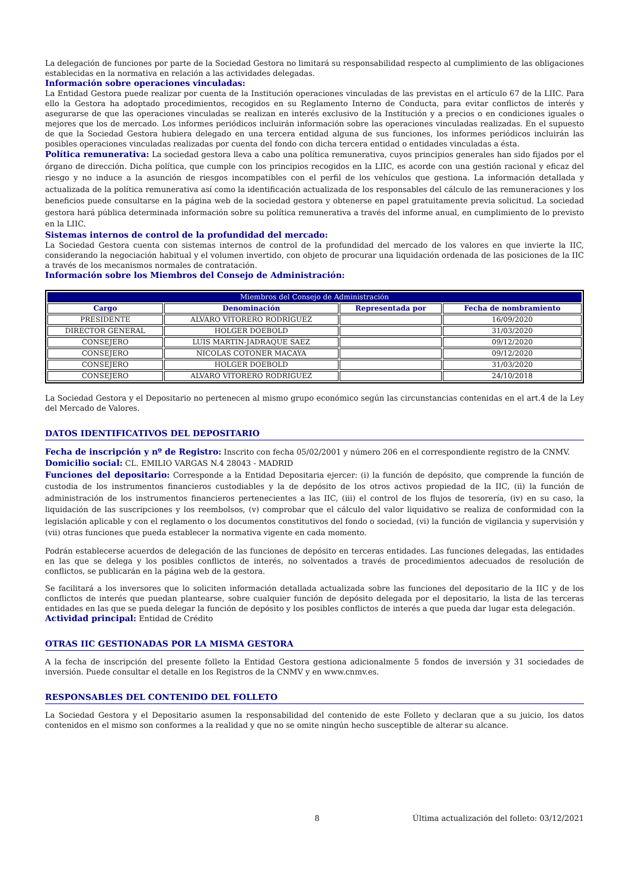La delegación de funciones por parte de la Sociedad Gestora no limitará su responsabilidad respecto al cumplimiento de las obligaciones establecidas en la normativa en relación a las actividades delegadas.
Información sobre operaciones vinculadas:
La Entidad Gestora puede realizar por cuenta de la Institución operaciones vinculadas de las previstas en el artículo 67 de la LIIC. Para ello la Gestora ha adoptado procedimientos, recogidos en su Reglamento Interno de Conducta, para evitar conflictos de interés y asegurarse de que las operaciones vinculadas se realizan en interés exclusivo de la Institución y a precios o en condiciones iguales o mejores que los de mercado. Los informes periódicos incluirán información sobre las operaciones vinculadas realizadas. En el supuesto de que la Sociedad Gestora hubiera delegado en una tercera entidad alguna de sus funciones, los informes periódicos incluirán las posibles operaciones vinculadas realizadas por cuenta del fondo con dicha tercera entidad o entidades vinculadas a ésta.
Política remunerativa: La sociedad gestora lleva a cabo una política remunerativa, cuyos principios generales han sido fijados por el órgano de dirección. Dicha política, que cumple con los principios recogidos en la LIIC, es acorde con una gestión racional y eficaz del riesgo y no induce a la asunción de riesgos incompatibles con el perfil de los vehículos que gestiona. La información detallada y actualizada de la política remunerativa así como la identificación actualizada de los responsables del cálculo de las remuneraciones y los beneficios puede consultarse en la página web de la sociedad gestora y obtenerse en papel gratuitamente previa solicitud. La sociedad gestora hará pública determinada información sobre su política remunerativa a través del informe anual, en cumplimiento de lo previsto en la LIIC.
Sistemas internos de control de la profundidad del mercado:
La Sociedad Gestora cuenta con sistemas internos de control de la profundidad del mercado de los valores en que invierte la IIC, considerando la negociación habitual y el volumen invertido, con objeto de procurar una liquidación ordenada de las posiciones de la IIC a través de los mecanismos normales de contratación.
Información sobre los Miembros del Consejo de Administración:
| Miembros del Consejo de Administración | | | |
| --- | --- | --- | --- |
| Cargo | Denominación | Representada por | Fecha de nombramiento |
| PRESIDENTE | ALVARO VITORERO RODRIGUEZ | | 16/09/2020 |
| DIRECTOR GENERAL | HOLGER DOEBOLD | | 31/03/2020 |
| CONSEJERO | LUIS MARTIN-JADRAQUE SAEZ | | 09/12/2020 |
| CONSEJERO | NICOLAS COTONER MACAYA | | 09/12/2020 |
| CONSEJERO | HOLGER DOEBOLD | | 31/03/2020 |
| CONSEJERO | ALVARO VITORERO RODRIGUEZ | | 24/10/2018 |
La Sociedad Gestora y el Depositario no pertenecen al mismo grupo económico según las circunstancias contenidas en el art.4 de la Ley del Mercado de Valores.
DATOS IDENTIFICATIVOS DEL DEPOSITARIO
Fecha de inscripción y nº de Registro: Inscrito con fecha 05/02/2001 y número 206 en el correspondiente registro de la CNMV.
Domicilio social: CL. EMILIO VARGAS N.4 28043 - MADRID
Funciones del depositario: Corresponde a la Entidad Depositaria ejercer: (i) la función de depósito, que comprende la función de custodia de los instrumentos financieros custodiables y la de depósito de los otros activos propiedad de la IIC, (ii) la función de administración de los instrumentos financieros pertenecientes a las IIC, (iii) el control de los flujos de tesorería, (iv) en su caso, la liquidación de las suscripciones y los reembolsos, (v) comprobar que el cálculo del valor liquidativo se realiza de conformidad con la legislación aplicable y con el reglamento o los documentos constitutivos del fondo o sociedad, (vi) la función de vigilancia y supervisión y (vii) otras funciones que pueda establecer la normativa vigente en cada momento.
Podrán establecerse acuerdos de delegación de las funciones de depósito en terceras entidades. Las funciones delegadas, las entidades en las que se delega y los posibles conflictos de interés, no solventados a través de procedimientos adecuados de resolución de conflictos, se publicarán en la página web de la gestora.
Se facilitará a los inversores que lo soliciten información detallada actualizada sobre las funciones del depositario de la IIC y de los conflictos de interés que puedan plantearse, sobre cualquier función de depósito delegada por el depositario, la lista de las terceras entidades en las que se pueda delegar la función de depósito y los posibles conflictos de interés a que pueda dar lugar esta delegación.
Actividad principal: Entidad de Crédito
OTRAS IIC GESTIONADAS POR LA MISMA GESTORA
A la fecha de inscripción del presente folleto la Entidad Gestora gestiona adicionalmente 5 fondos de inversión y 31 sociedades de inversión. Puede consultar el detalle en los Registros de la CNMV y en www.cnmv.es.
RESPONSABLES DEL CONTENIDO DEL FOLLETO
La Sociedad Gestora y el Depositario asumen la responsabilidad del contenido de este Folleto y declaran que a su juicio, los datos contenidos en el mismo son conformes a la realidad y que no se omite ningún hecho susceptible de alterar su alcance.
8 Última actualización del folleto: 03/12/2021